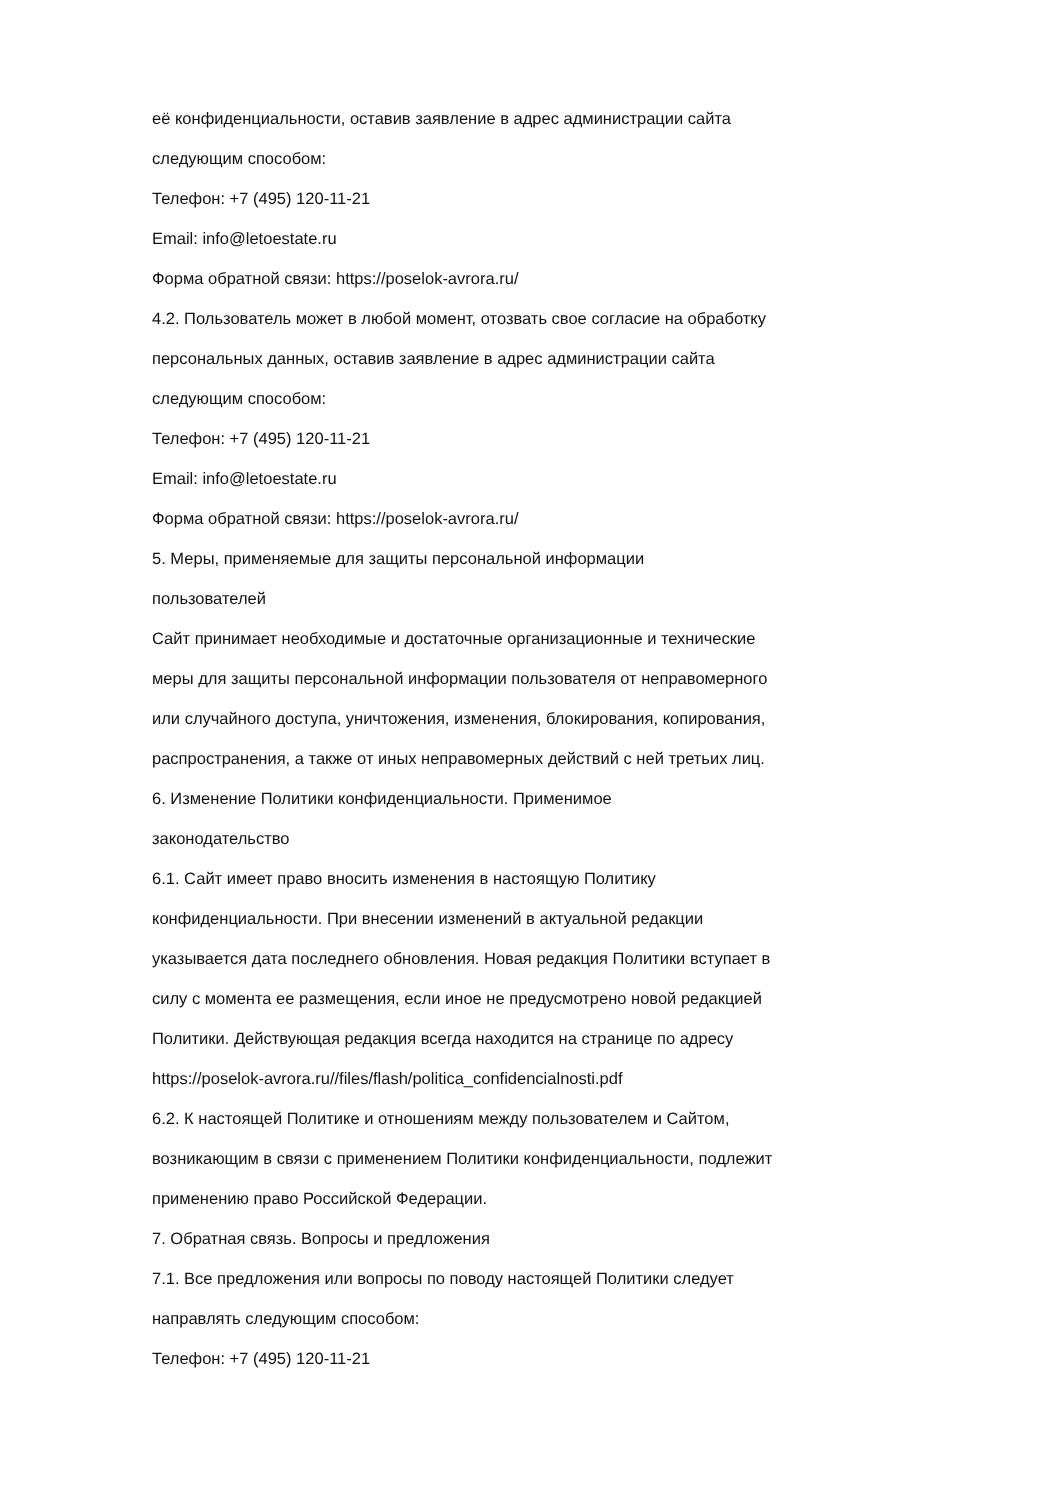её конфиденциальности, оставив заявление в адрес администрации сайта
следующим способом:
Телефон: +7 (495) 120-11-21
Email: info@letoestate.ru
Форма обратной связи: https://poselok-avrora.ru/
4.2. Пользователь может в любой момент, отозвать свое согласие на обработку
персональных данных, оставив заявление в адрес администрации сайта
следующим способом:
Телефон: +7 (495) 120-11-21
Email: info@letoestate.ru
Форма обратной связи: https://poselok-avrora.ru/
5. Меры, применяемые для защиты персональной информации
пользователей
Сайт принимает необходимые и достаточные организационные и технические
меры для защиты персональной информации пользователя от неправомерного
или случайного доступа, уничтожения, изменения, блокирования, копирования,
распространения, а также от иных неправомерных действий с ней третьих лиц.
6. Изменение Политики конфиденциальности. Применимое
законодательство
6.1. Сайт имеет право вносить изменения в настоящую Политику
конфиденциальности. При внесении изменений в актуальной редакции
указывается дата последнего обновления. Новая редакция Политики вступает в
силу с момента ее размещения, если иное не предусмотрено новой редакцией
Политики. Действующая редакция всегда находится на странице по адресу
https://poselok-avrora.ru//files/flash/politica_confidencialnosti.pdf
6.2. К настоящей Политике и отношениям между пользователем и Сайтом,
возникающим в связи с применением Политики конфиденциальности, подлежит
применению право Российской Федерации.
7. Обратная связь. Вопросы и предложения
7.1. Все предложения или вопросы по поводу настоящей Политики следует
направлять следующим способом:
Телефон: +7 (495) 120-11-21